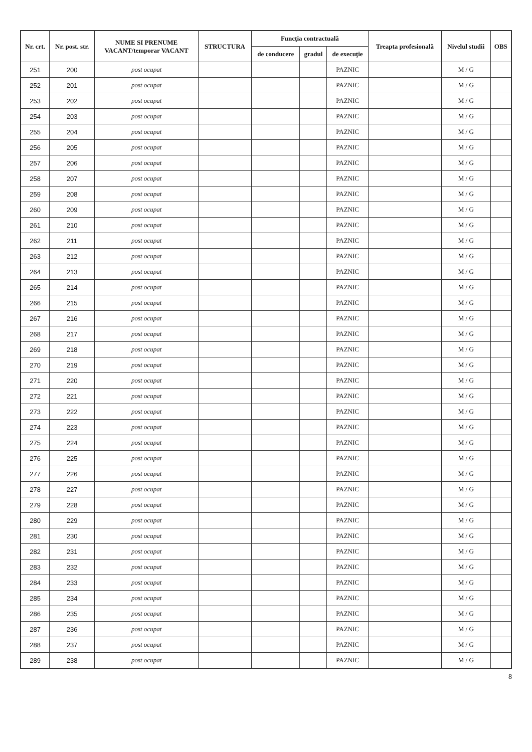| Nr. crt. | Nr. post. str. | NUME SI PRENUME VACANT/temporar VACANT | STRUCTURA | Funcţia contractuală | | | Treapta profesională | Nivelul studii | OBS |
| --- | --- | --- | --- | --- | --- | --- | --- | --- | --- |
| | | | | de conducere | gradul | de execuţie | | | |
| 251 | 200 | post ocupat | | | | PAZNIC | | M / G | |
| 252 | 201 | post ocupat | | | | PAZNIC | | M / G | |
| 253 | 202 | post ocupat | | | | PAZNIC | | M / G | |
| 254 | 203 | post ocupat | | | | PAZNIC | | M / G | |
| 255 | 204 | post ocupat | | | | PAZNIC | | M / G | |
| 256 | 205 | post ocupat | | | | PAZNIC | | M / G | |
| 257 | 206 | post ocupat | | | | PAZNIC | | M / G | |
| 258 | 207 | post ocupat | | | | PAZNIC | | M / G | |
| 259 | 208 | post ocupat | | | | PAZNIC | | M / G | |
| 260 | 209 | post ocupat | | | | PAZNIC | | M / G | |
| 261 | 210 | post ocupat | | | | PAZNIC | | M / G | |
| 262 | 211 | post ocupat | | | | PAZNIC | | M / G | |
| 263 | 212 | post ocupat | | | | PAZNIC | | M / G | |
| 264 | 213 | post ocupat | | | | PAZNIC | | M / G | |
| 265 | 214 | post ocupat | | | | PAZNIC | | M / G | |
| 266 | 215 | post ocupat | | | | PAZNIC | | M / G | |
| 267 | 216 | post ocupat | | | | PAZNIC | | M / G | |
| 268 | 217 | post ocupat | | | | PAZNIC | | M / G | |
| 269 | 218 | post ocupat | | | | PAZNIC | | M / G | |
| 270 | 219 | post ocupat | | | | PAZNIC | | M / G | |
| 271 | 220 | post ocupat | | | | PAZNIC | | M / G | |
| 272 | 221 | post ocupat | | | | PAZNIC | | M / G | |
| 273 | 222 | post ocupat | | | | PAZNIC | | M / G | |
| 274 | 223 | post ocupat | | | | PAZNIC | | M / G | |
| 275 | 224 | post ocupat | | | | PAZNIC | | M / G | |
| 276 | 225 | post ocupat | | | | PAZNIC | | M / G | |
| 277 | 226 | post ocupat | | | | PAZNIC | | M / G | |
| 278 | 227 | post ocupat | | | | PAZNIC | | M / G | |
| 279 | 228 | post ocupat | | | | PAZNIC | | M / G | |
| 280 | 229 | post ocupat | | | | PAZNIC | | M / G | |
| 281 | 230 | post ocupat | | | | PAZNIC | | M / G | |
| 282 | 231 | post ocupat | | | | PAZNIC | | M / G | |
| 283 | 232 | post ocupat | | | | PAZNIC | | M / G | |
| 284 | 233 | post ocupat | | | | PAZNIC | | M / G | |
| 285 | 234 | post ocupat | | | | PAZNIC | | M / G | |
| 286 | 235 | post ocupat | | | | PAZNIC | | M / G | |
| 287 | 236 | post ocupat | | | | PAZNIC | | M / G | |
| 288 | 237 | post ocupat | | | | PAZNIC | | M / G | |
| 289 | 238 | post ocupat | | | | PAZNIC | | M / G | |
8